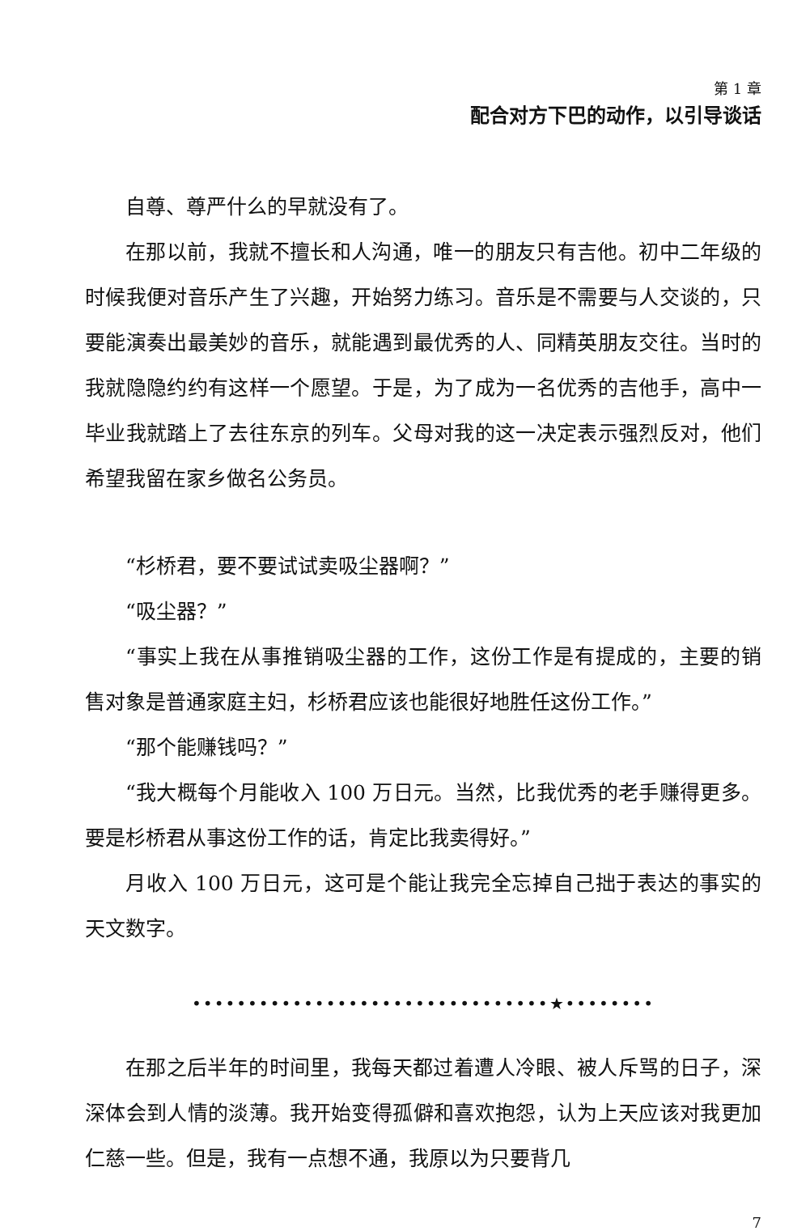第 1 章
配合对方下巴的动作，以引导谈话
自尊、尊严什么的早就没有了。
在那以前，我就不擅长和人沟通，唯一的朋友只有吉他。初中二年级的时候我便对音乐产生了兴趣，开始努力练习。音乐是不需要与人交谈的，只要能演奏出最美妙的音乐，就能遇到最优秀的人、同精英朋友交往。当时的我就隐隐约约有这样一个愿望。于是，为了成为一名优秀的吉他手，高中一毕业我就踏上了去往东京的列车。父母对我的这一决定表示强烈反对，他们希望我留在家乡做名公务员。
“杉桥君，要不要试试卖吸尘器啊？”
“吸尘器？”
“事实上我在从事推销吸尘器的工作，这份工作是有提成的，主要的销售对象是普通家庭主妇，杉桥君应该也能很好地胜任这份工作。”
“那个能赚钱吗？”
“我大概每个月能收入 100 万日元。当然，比我优秀的老手赚得更多。要是杉桥君从事这份工作的话，肯定比我卖得好。”
月收入 100 万日元，这可是个能让我完全忘掉自己拙于表达的事实的天文数字。
••••••••••••••••••••••••••••••••★••••••••
在那之后半年的时间里，我每天都过着遭人冷眼、被人斥骂的日子，深深体会到人情的淡薄。我开始变得孤僻和喜欢抱怨，认为上天应该对我更加仁慈一些。但是，我有一点想不通，我原以为只要背几
7